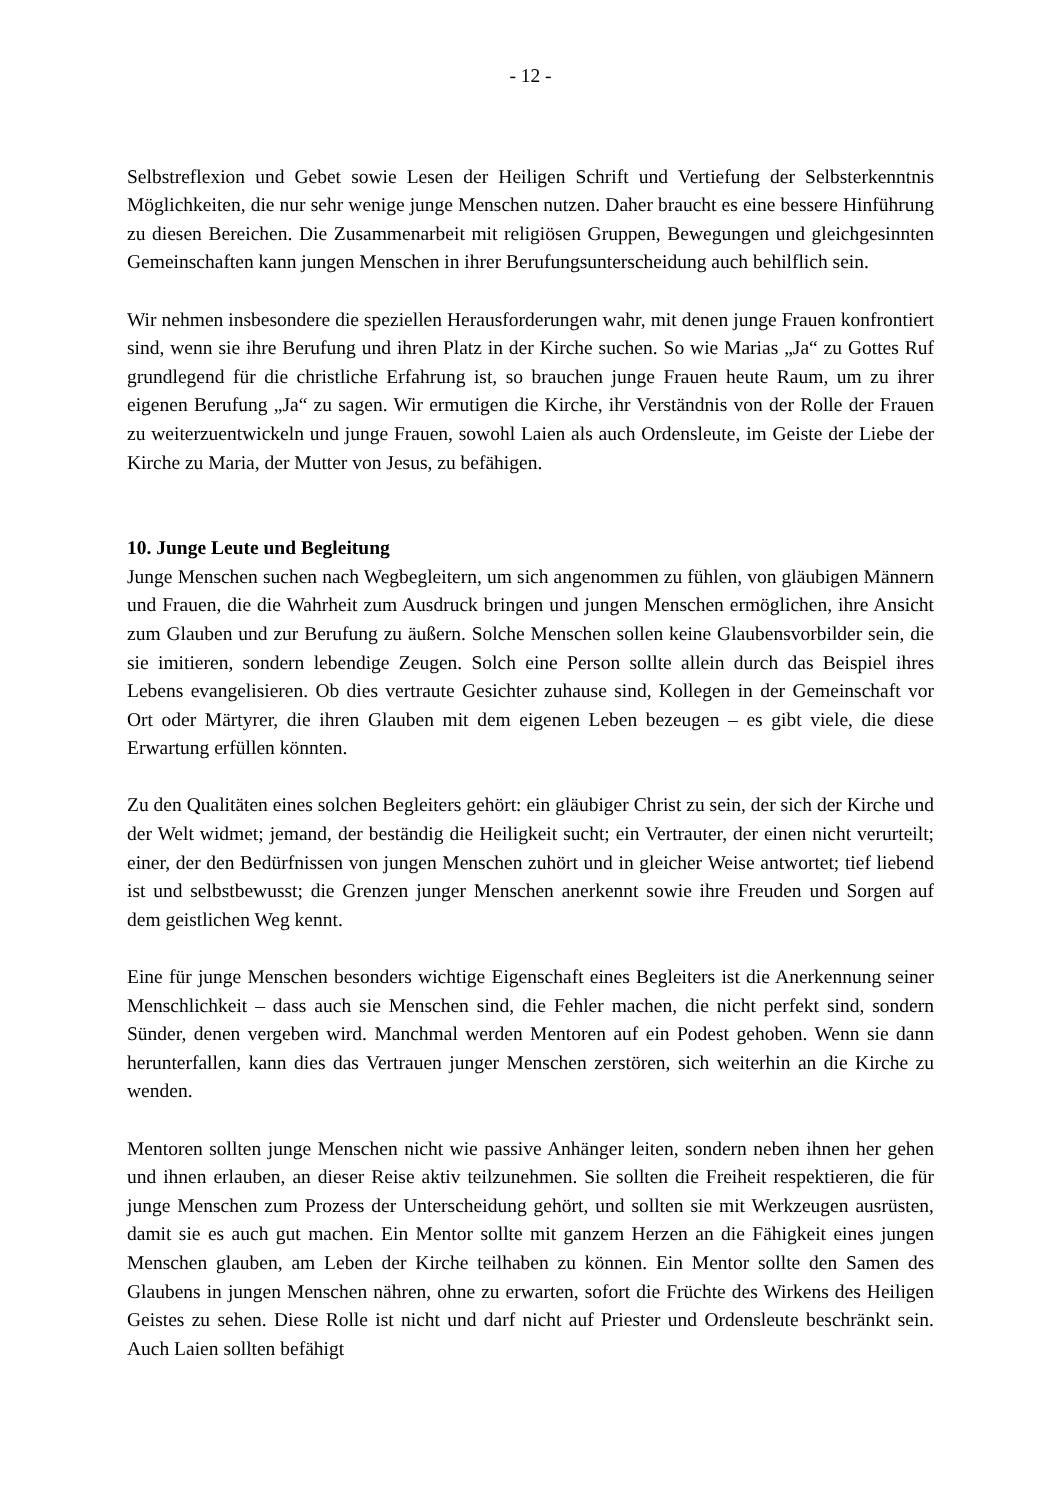- 12 -
Selbstreflexion und Gebet sowie Lesen der Heiligen Schrift und Vertiefung der Selbsterkenntnis Möglichkeiten, die nur sehr wenige junge Menschen nutzen. Daher braucht es eine bessere Hinführung zu diesen Bereichen. Die Zusammenarbeit mit religiösen Gruppen, Bewegungen und gleichgesinnten Gemeinschaften kann jungen Menschen in ihrer Berufungsunterscheidung auch behilflich sein.
Wir nehmen insbesondere die speziellen Herausforderungen wahr, mit denen junge Frauen konfrontiert sind, wenn sie ihre Berufung und ihren Platz in der Kirche suchen. So wie Marias „Ja“ zu Gottes Ruf grundlegend für die christliche Erfahrung ist, so brauchen junge Frauen heute Raum, um zu ihrer eigenen Berufung „Ja“ zu sagen. Wir ermutigen die Kirche, ihr Verständnis von der Rolle der Frauen zu weiterzuentwickeln und junge Frauen, sowohl Laien als auch Ordensleute, im Geiste der Liebe der Kirche zu Maria, der Mutter von Jesus, zu befähigen.
10. Junge Leute und Begleitung
Junge Menschen suchen nach Wegbegleitern, um sich angenommen zu fühlen, von gläubigen Männern und Frauen, die die Wahrheit zum Ausdruck bringen und jungen Menschen ermöglichen, ihre Ansicht zum Glauben und zur Berufung zu äußern. Solche Menschen sollen keine Glaubensvorbilder sein, die sie imitieren, sondern lebendige Zeugen. Solch eine Person sollte allein durch das Beispiel ihres Lebens evangelisieren. Ob dies vertraute Gesichter zuhause sind, Kollegen in der Gemeinschaft vor Ort oder Märtyrer, die ihren Glauben mit dem eigenen Leben bezeugen – es gibt viele, die diese Erwartung erfüllen könnten.
Zu den Qualitäten eines solchen Begleiters gehört: ein gläubiger Christ zu sein, der sich der Kirche und der Welt widmet; jemand, der beständig die Heiligkeit sucht; ein Vertrauter, der einen nicht verurteilt; einer, der den Bedürfnissen von jungen Menschen zuhört und in gleicher Weise antwortet; tief liebend ist und selbstbewusst; die Grenzen junger Menschen anerkennt sowie ihre Freuden und Sorgen auf dem geistlichen Weg kennt.
Eine für junge Menschen besonders wichtige Eigenschaft eines Begleiters ist die Anerkennung seiner Menschlichkeit – dass auch sie Menschen sind, die Fehler machen, die nicht perfekt sind, sondern Sünder, denen vergeben wird. Manchmal werden Mentoren auf ein Podest gehoben. Wenn sie dann herunterfallen, kann dies das Vertrauen junger Menschen zerstören, sich weiterhin an die Kirche zu wenden.
Mentoren sollten junge Menschen nicht wie passive Anhänger leiten, sondern neben ihnen her gehen und ihnen erlauben, an dieser Reise aktiv teilzunehmen. Sie sollten die Freiheit respektieren, die für junge Menschen zum Prozess der Unterscheidung gehört, und sollten sie mit Werkzeugen ausrüsten, damit sie es auch gut machen. Ein Mentor sollte mit ganzem Herzen an die Fähigkeit eines jungen Menschen glauben, am Leben der Kirche teilhaben zu können. Ein Mentor sollte den Samen des Glaubens in jungen Menschen nähren, ohne zu erwarten, sofort die Früchte des Wirkens des Heiligen Geistes zu sehen. Diese Rolle ist nicht und darf nicht auf Priester und Ordensleute beschränkt sein. Auch Laien sollten befähigt